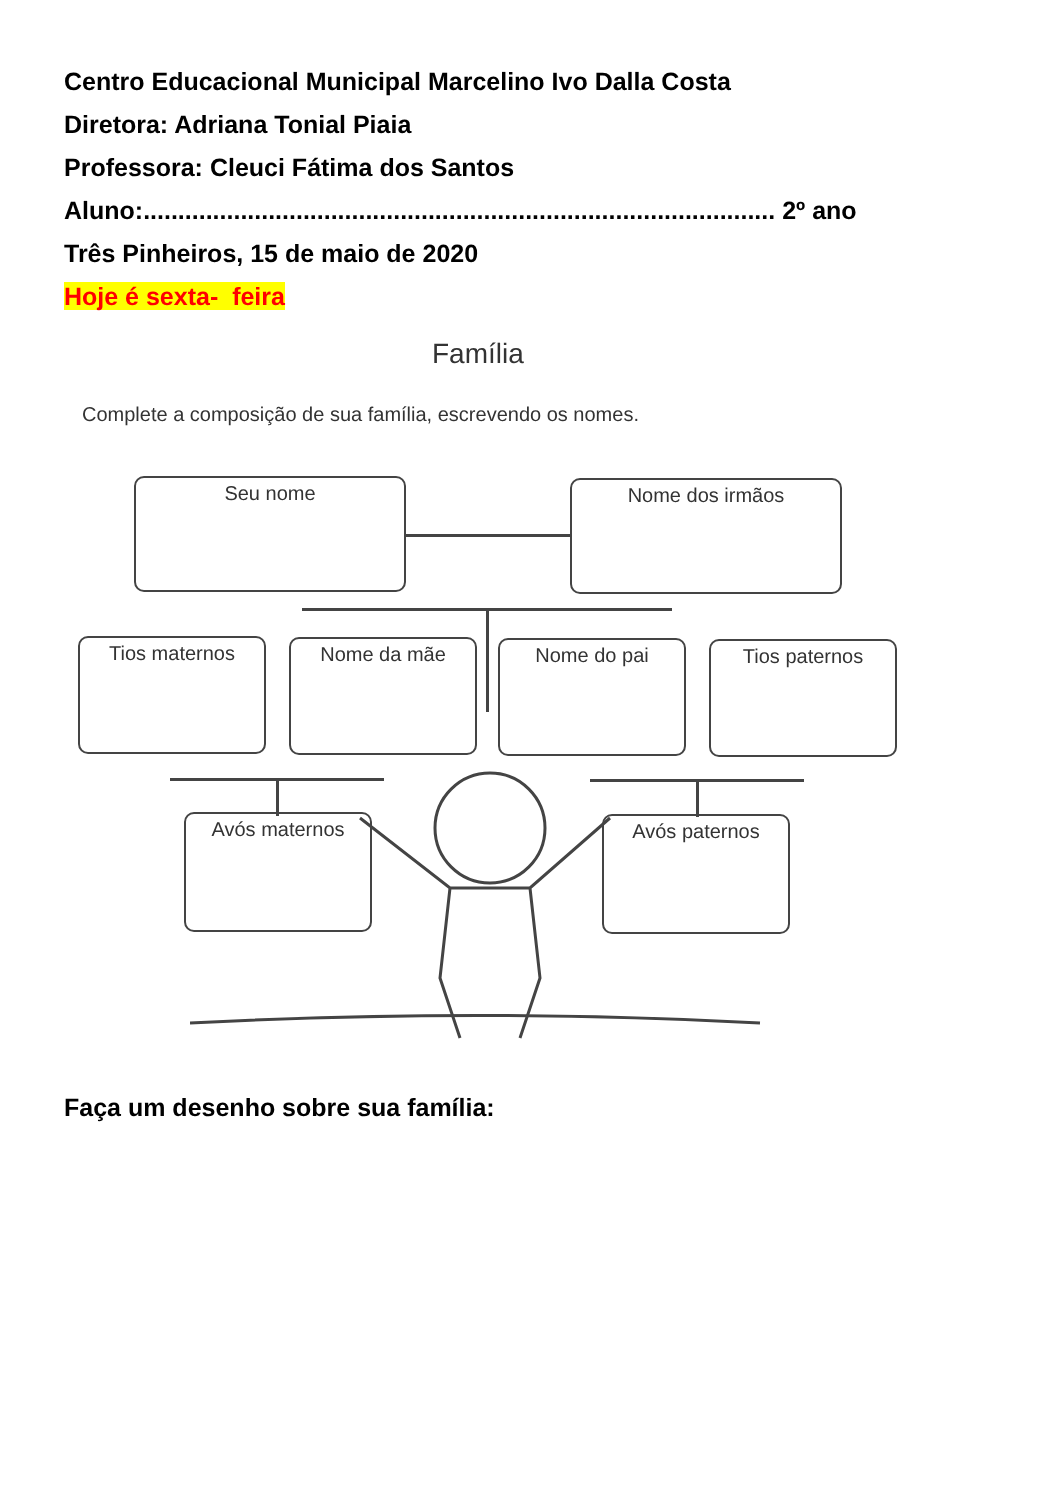Centro Educacional Municipal Marcelino Ivo Dalla Costa
Diretora: Adriana Tonial Piaia
Professora: Cleuci Fátima dos Santos
Aluno:........................................................................................... 2º ano
Três Pinheiros, 15 de maio de 2020
Hoje é sexta- feira
Família
Complete a composição de sua família, escrevendo os nomes.
Seu nome Nome dos irmãos
Tios maternos Nome da mãe Nome do pai Tios paternos
Avós maternos Avós paternos
Faça um desenho sobre sua família: